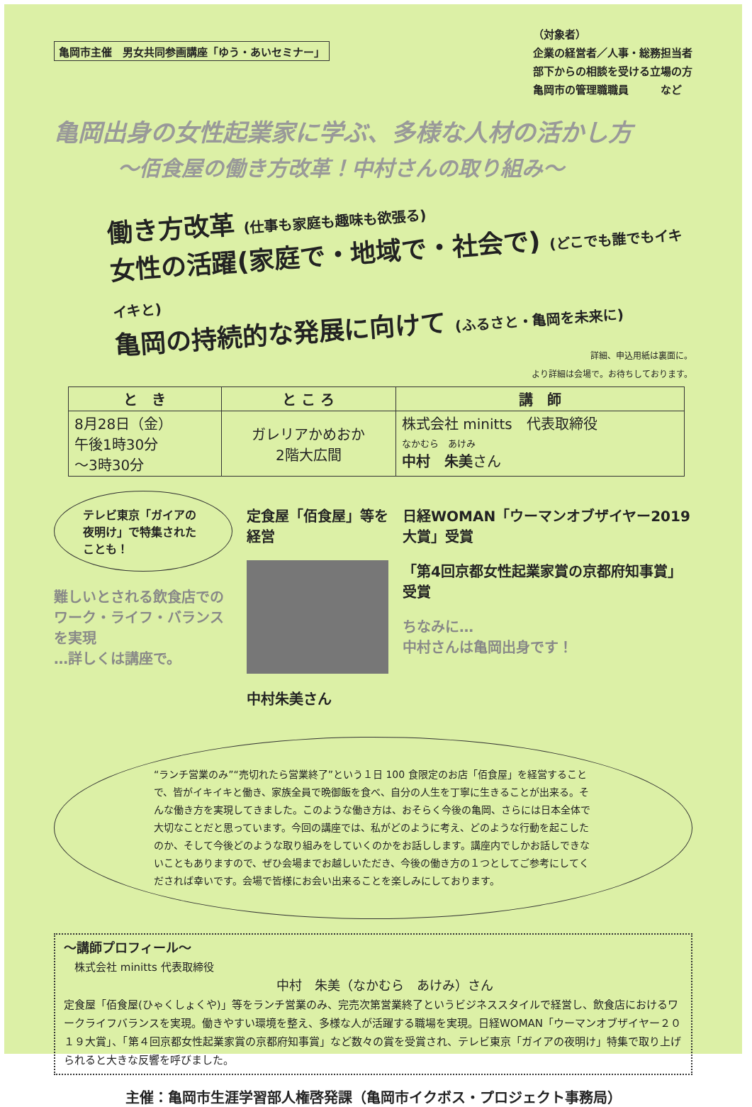亀岡市主催　男女共同参画講座「ゆう・あいセミナー」
（対象者）
企業の経営者／人事・総務担当者
部下からの相談を受ける立場の方
亀岡市の管理職職員　　　など
亀岡出身の女性起業家に学ぶ、多様な人材の活かし方
～佰食屋の働き方改革！中村さんの取り組み～
働き方改革 (仕事も家庭も趣味も欲張る)
女性の活躍(家庭で・地域で・社会で) (どこでも誰でもイキイキと)
亀岡の持続的な発展に向けて (ふるさと・亀岡を未来に)
詳細、申込用紙は裏面に。
より詳細は会場で。お待ちしております。
| と き | と こ ろ | 講 師 |
| --- | --- | --- |
| 8月28日（金） 午後1時30分 ～3時30分 | ガレリアかめおか 2階大広間 | 株式会社 minitts 代表取締役 なかむら あけみ 中村 朱美 さん |
テレビ東京「ガイアの夜明け」で特集されたことも！
難しいとされる飲食店での
ワーク・ライフ・バランスを実現
…詳しくは講座で。
定食屋「佰食屋」等を経営
中村朱美さん
日経WOMAN「ウーマンオブザイヤー2019大賞」受賞
「第4回京都女性起業家賞の京都府知事賞」受賞
ちなみに…
中村さんは亀岡出身です！
“ランチ営業のみ”“売切れたら営業終了”という１日 100 食限定のお店「佰食屋」を経営することで、皆がイキイキと働き、家族全員で晩御飯を食べ、自分の人生を丁寧に生きることが出来る。そんな働き方を実現してきました。このような働き方は、おそらく今後の亀岡、さらには日本全体で大切なことだと思っています。今回の講座では、私がどのように考え、どのような行動を起こしたのか、そして今後どのような取り組みをしていくのかをお話しします。講座内でしかお話しできないこともありますので、ぜひ会場までお越しいただき、今後の働き方の１つとしてご参考にしてくだされば幸いです。会場で皆様にお会い出来ることを楽しみにしております。
～講師プロフィール～
　株式会社 minitts 代表取締役
中村　朱美（なかむら　あけみ）さん
定食屋「佰食屋(ひゃくしょくや)」等をランチ営業のみ、完売次第営業終了というビジネススタイルで経営し、飲食店におけるワークライフバランスを実現。働きやすい環境を整え、多様な人が活躍する職場を実現。日経WOMAN「ウーマンオブザイヤー２０１９大賞」、「第４回京都女性起業家賞の京都府知事賞」など数々の賞を受賞され、テレビ東京「ガイアの夜明け」特集で取り上げられると大きな反響を呼びました。
主催：亀岡市生涯学習部人権啓発課（亀岡市イクボス・プロジェクト事務局）